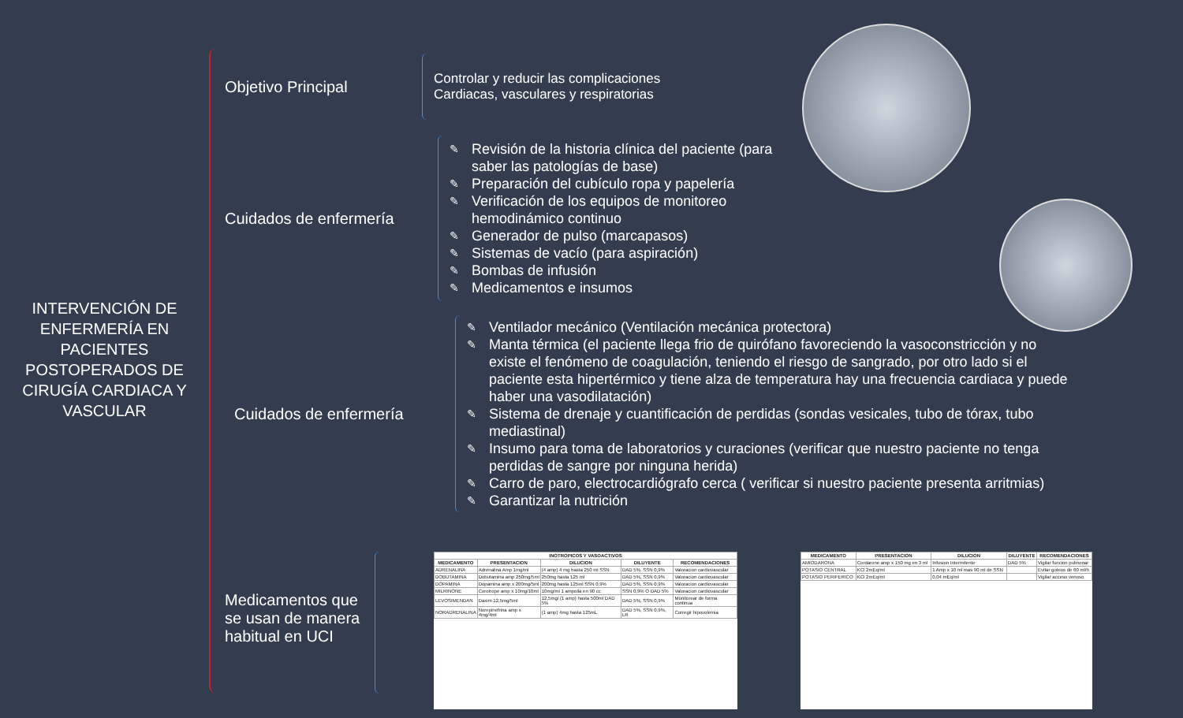INTERVENCIÓN DE ENFERMERÍA EN PACIENTES POSTOPERADOS DE CIRUGÍA CARDIACA Y VASCULAR
Objetivo Principal
Controlar y reducir las complicaciones
Cardiacas, vasculares y respiratorias
Cuidados de enfermería
✎ Revisión de la historia clínica del paciente (para
saber las patologías de base)
✎ Preparación del cubículo ropa y papelería
✎ Verificación de los equipos de monitoreo
hemodinámico continuo
✎ Generador de pulso (marcapasos)
✎ Sistemas de vacío (para aspiración)
✎ Bombas de infusión
✎ Medicamentos e insumos
Cuidados de enfermería
✎ Ventilador mecánico (Ventilación mecánica protectora)
✎ Manta térmica (el paciente llega frio de quirófano favoreciendo la vasoconstricción y no existe el fenómeno de coagulación, teniendo el riesgo de sangrado, por otro lado si el paciente esta hipertérmico y tiene alza de temperatura hay una frecuencia cardiaca y puede haber una vasodilatación)
✎ Sistema de drenaje y cuantificación de perdidas (sondas vesicales, tubo de tórax, tubo mediastinal)
✎ Insumo para toma de laboratorios y curaciones (verificar que nuestro paciente no tenga perdidas de sangre por ninguna herida)
✎ Carro de paro, electrocardiógrafo cerca ( verificar si nuestro paciente presenta arritmias)
✎ Garantizar la nutrición
Medicamentos que se usan de manera habitual en UCI
| INOTROPICOS Y VASOACTIVOS | | | | |
| --- | --- | --- | --- | --- |
| MEDICAMENTO | PRESENTACION | DILUCION | DILUYENTE | RECOMENDACIONES |
| ADRENALINA | Adrenalina Amp 1mg/ml | (4 amp) 4 mg hasta 250 ml SSN | DAD 5%, SSN 0,9% | Valoracion cardiovascular |
| DOBUTAMINA | Dobutamina amp 250mg/5ml | 250mg hasta 125 ml | DAD 5%, SSN 0,9% | Valoracion cardiovascular |
| DOPAMINA | Dopamina amp x 200mg/5ml | 200mg hasta 125ml SSN 0,9% | DAD 5%, SSN 0,9% | Valoracion cardiovascular |
| MILRINONE | Corotrope amp x 10mg/10ml | 10mg/ml 1 ampolla en 90 cc | SSN 0,9% O DAD 5% | Valoracion cardiovascular |
| LEVOSIMENDAN | Daxim 12,5mg/5ml | 12,5mg/ (1 amp) hasta 500ml DAD 5% | DAD 5%, SSN 0,9% | Monitorear de forma continua |
| NORADRENALINA | Norepinefrina amp x 4mg/4ml | (1 amp) 4mg hasta 125mL | DAD 5%, SSN 0,9%, LR | Corregir hipovolemia |
| MEDICAMENTO | PRESENTACION | DILUCION | DILUYENTE | RECOMENDACIONES |
| --- | --- | --- | --- | --- |
| AMIODARONA | Cordarone amp x 150 mg en 3 ml | Infusion Intermitente | DAD 5% | Vigilar funcion pulmonar |
| POTASIO CENTRAL | KCl 2mEq/ml | 1 Amp x 10 ml mas 90 ml de SSN | | Evitar goteos de 60 ml/h |
| POTASIO PERIFERICO | KCl 2mEq/ml | 0,04 mEq/ml | | Vigilar acceso venoso |